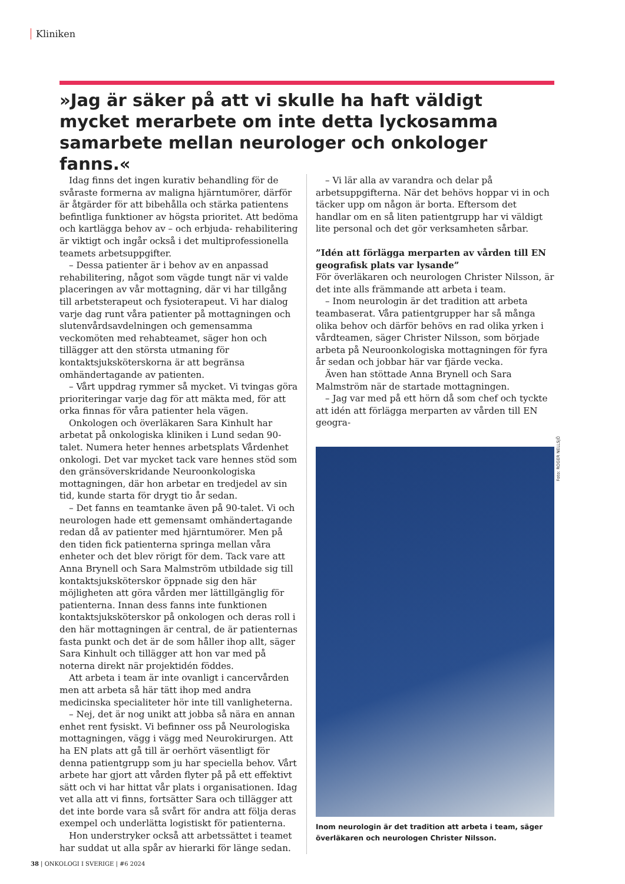Kliniken
»Jag är säker på att vi skulle ha haft väldigt mycket merarbete om inte detta lyckosamma samarbete mellan neurologer och onkologer fanns.«
Idag finns det ingen kurativ behandling för de svåraste formerna av maligna hjärntumörer, därför är åtgärder för att bibehålla och stärka patientens befintliga funktioner av högsta prioritet. Att bedöma och kartlägga behov av – och erbjuda- rehabilitering är viktigt och ingår också i det multiprofessionella teamets arbetsuppgifter.
– Dessa patienter är i behov av en anpassad rehabilitering, något som vägde tungt när vi valde placeringen av vår mottagning, där vi har tillgång till arbetsterapeut och fysioterapeut. Vi har dialog varje dag runt våra patienter på mottagningen och slutenvårdsavdelningen och gemensamma veckomöten med rehabteamet, säger hon och tillägger att den största utmaning för kontaktsjuksköterskorna är att begränsa omhändertagande av patienten.
– Vårt uppdrag rymmer så mycket. Vi tvingas göra prioriteringar varje dag för att mäkta med, för att orka finnas för våra patienter hela vägen.
Onkologen och överläkaren Sara Kinhult har arbetat på onkologiska kliniken i Lund sedan 90-talet. Numera heter hennes arbetsplats Vårdenhet onkologi. Det var mycket tack vare hennes stöd som den gränsöverskridande Neuroonkologiska mottagningen, där hon arbetar en tredjedel av sin tid, kunde starta för drygt tio år sedan.
– Det fanns en teamtanke även på 90-talet. Vi och neurologen hade ett gemensamt omhändertagande redan då av patienter med hjärntumörer. Men på den tiden fick patienterna springa mellan våra enheter och det blev rörigt för dem. Tack vare att Anna Brynell och Sara Malmström utbildade sig till kontaktsjuksköterskor öppnade sig den här möjligheten att göra vården mer lättillgänglig för patienterna. Innan dess fanns inte funktionen kontaktsjuksköterskor på onkologen och deras roll i den här mottagningen är central, de är patienternas fasta punkt och det är de som håller ihop allt, säger Sara Kinhult och tillägger att hon var med på noterna direkt när projektidén föddes.
Att arbeta i team är inte ovanligt i cancervården men att arbeta så här tätt ihop med andra medicinska specialiteter hör inte till vanligheterna.
– Nej, det är nog unikt att jobba så nära en annan enhet rent fysiskt. Vi befinner oss på Neurologiska mottagningen, vägg i vägg med Neurokirurgen. Att ha EN plats att gå till är oerhört väsentligt för denna patientgrupp som ju har speciella behov. Vårt arbete har gjort att vården flyter på på ett effektivt sätt och vi har hittat vår plats i organisationen. Idag vet alla att vi finns, fortsätter Sara och tillägger att det inte borde vara så svårt för andra att följa deras exempel och underlätta logistiskt för patienterna.
Hon understryker också att arbetssättet i teamet har suddat ut alla spår av hierarki för länge sedan.
– Vi lär alla av varandra och delar på arbetsuppgifterna. När det behövs hoppar vi in och täcker upp om någon är borta. Eftersom det handlar om en så liten patientgrupp har vi väldigt lite personal och det gör verksamheten sårbar.
”Idén att förlägga merparten av vården till EN geografisk plats var lysande”
För överläkaren och neurologen Christer Nilsson, är det inte alls främmande att arbeta i team.
– Inom neurologin är det tradition att arbeta teambaserat. Våra patientgrupper har så många olika behov och därför behövs en rad olika yrken i vårdteamen, säger Christer Nilsson, som började arbeta på Neuroonkologiska mottagningen för fyra år sedan och jobbar här var fjärde vecka.
Även han stöttade Anna Brynell och Sara Malmström när de startade mottagningen.
– Jag var med på ett hörn då som chef och tyckte att idén att förlägga merparten av vården till EN geogra-
Inom neurologin är det tradition att arbeta i team, säger överläkaren och neurologen Christer Nilsson.
Foto: ROGER NELLSJÖ
38 | ONKOLOGI I SVERIGE | #6 2024